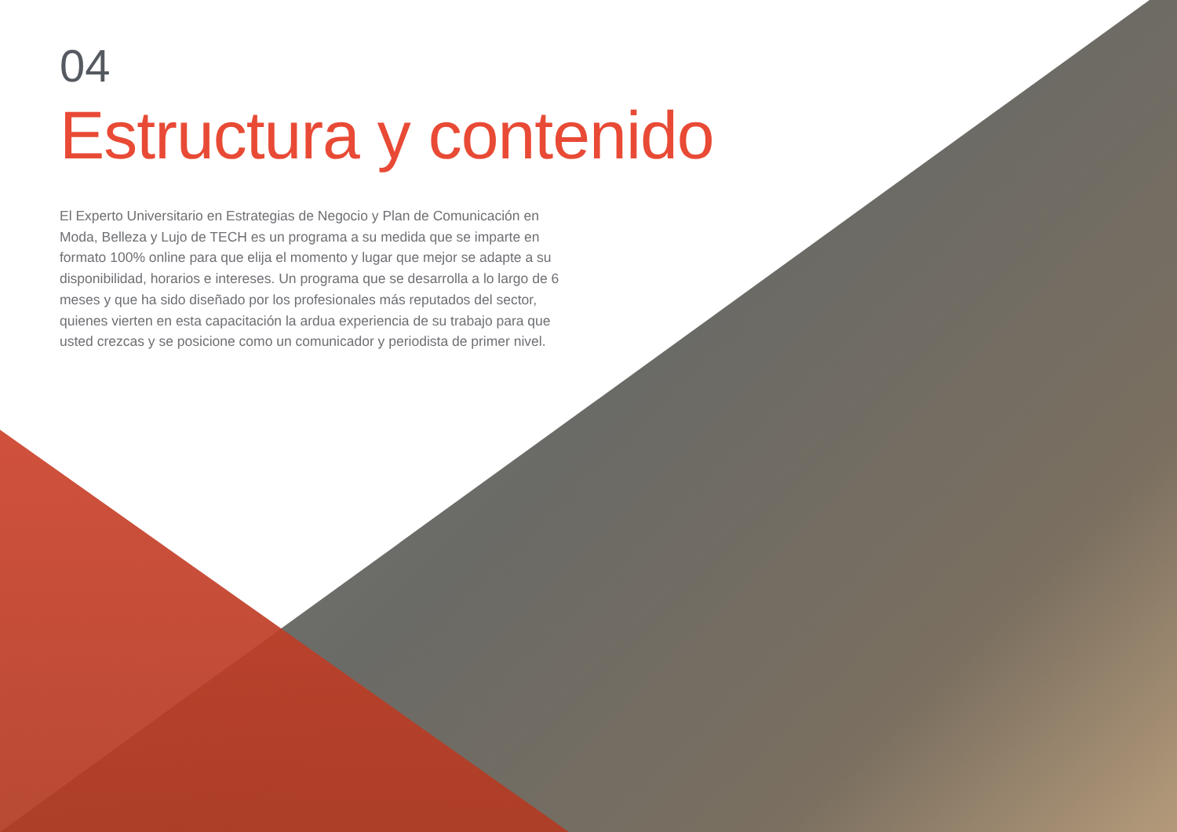04
Estructura y contenido
El Experto Universitario en Estrategias de Negocio y Plan de Comunicación en Moda, Belleza y Lujo de TECH es un programa a su medida que se imparte en formato 100% online para que elija el momento y lugar que mejor se adapte a su disponibilidad, horarios e intereses. Un programa que se desarrolla a lo largo de 6 meses y que ha sido diseñado por los profesionales más reputados del sector, quienes vierten en esta capacitación la ardua experiencia de su trabajo para que usted crezcas y se posicione como un comunicador y periodista de primer nivel.